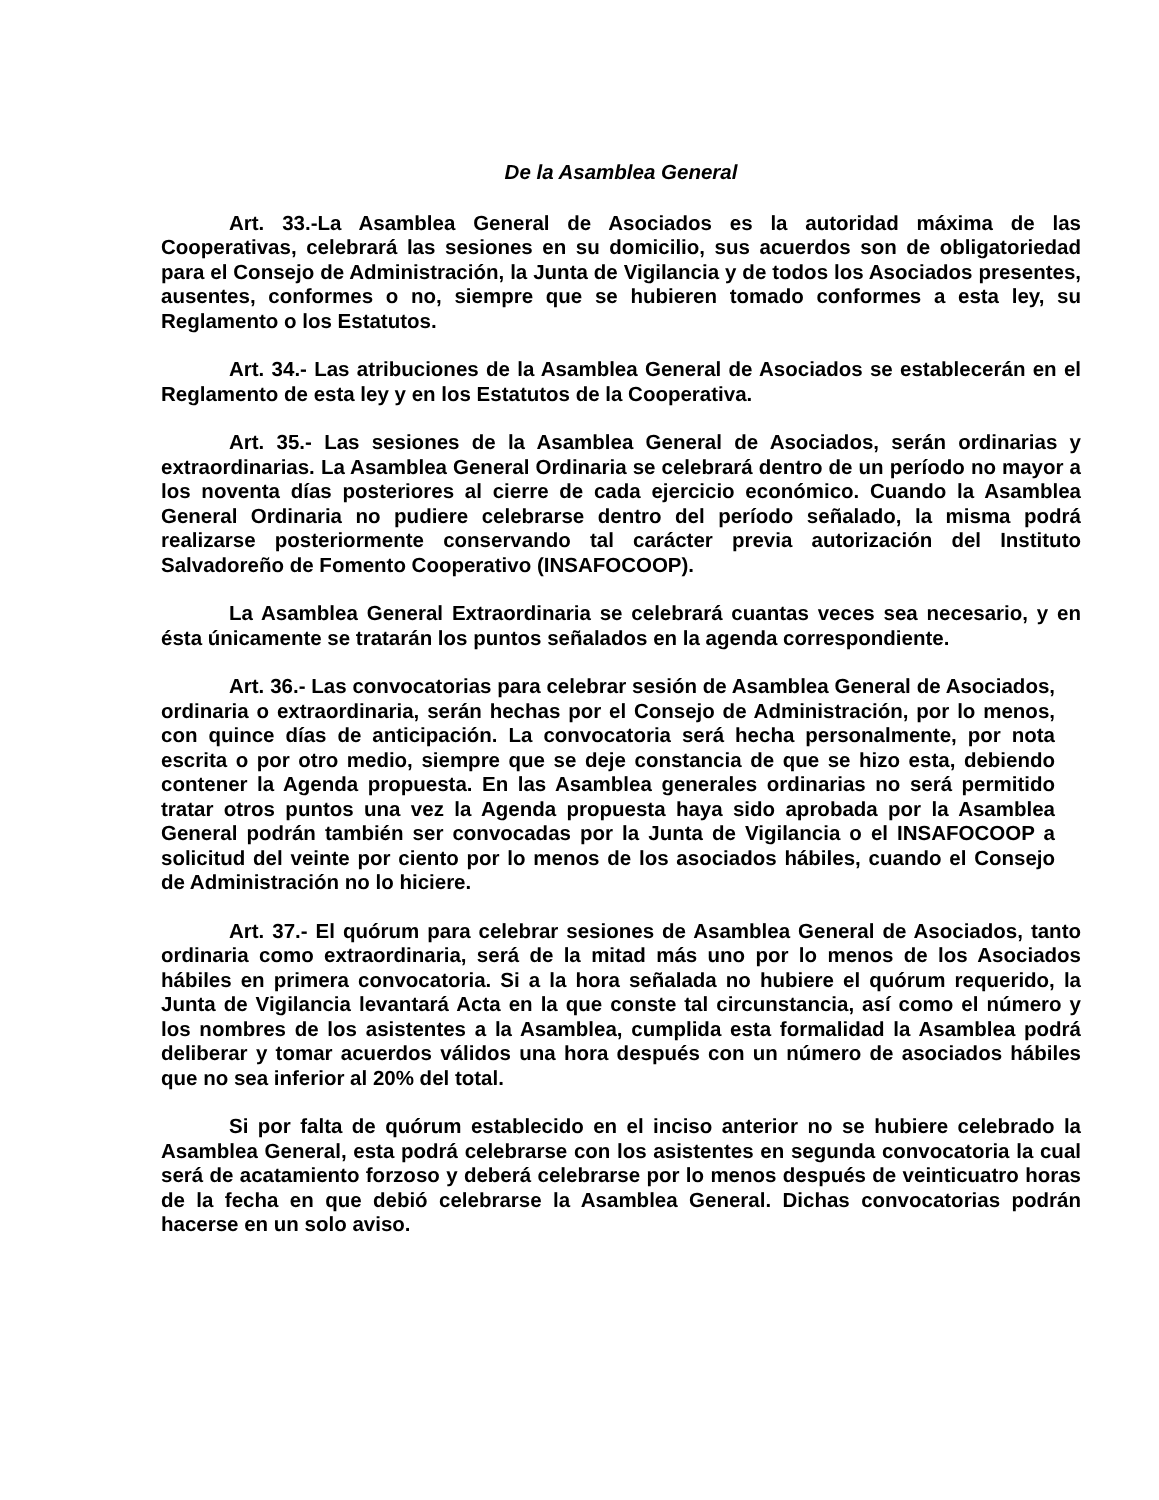De la Asamblea General
Art. 33.-La Asamblea General de Asociados es la autoridad máxima de las Cooperativas, celebrará las sesiones en su domicilio, sus acuerdos son de obligatoriedad para el Consejo de Administración, la Junta de Vigilancia y de todos los Asociados presentes, ausentes, conformes o no, siempre que se hubieren tomado conformes a esta ley, su Reglamento o los Estatutos.
Art. 34.- Las atribuciones de la Asamblea General de Asociados se establecerán en el Reglamento de esta ley y en los Estatutos de la Cooperativa.
Art. 35.- Las sesiones de la Asamblea General de Asociados, serán ordinarias y extraordinarias. La Asamblea General Ordinaria se celebrará dentro de un período no mayor a los noventa días posteriores al cierre de cada ejercicio económico. Cuando la Asamblea General Ordinaria no pudiere celebrarse dentro del período señalado, la misma podrá realizarse posteriormente conservando tal carácter previa autorización del Instituto Salvadoreño de Fomento Cooperativo (INSAFOCOOP).
La Asamblea General Extraordinaria se celebrará cuantas veces sea necesario, y en ésta únicamente se tratarán los puntos señalados en la agenda correspondiente.
Art. 36.- Las convocatorias para celebrar sesión de Asamblea General de Asociados, ordinaria o extraordinaria, serán hechas por el Consejo de Administración, por lo menos, con quince días de anticipación. La convocatoria será hecha personalmente, por nota escrita o por otro medio, siempre que se deje constancia de que se hizo esta, debiendo contener la Agenda propuesta. En las Asamblea generales ordinarias no será permitido tratar otros puntos una vez la Agenda propuesta haya sido aprobada por la Asamblea General podrán también ser convocadas por la Junta de Vigilancia o el INSAFOCOOP a solicitud del veinte por ciento por lo menos de los asociados hábiles, cuando el Consejo de Administración no lo hiciere.
Art. 37.- El quórum para celebrar sesiones de Asamblea General de Asociados, tanto ordinaria como extraordinaria, será de la mitad más uno por lo menos de los Asociados hábiles en primera convocatoria. Si a la hora señalada no hubiere el quórum requerido, la Junta de Vigilancia levantará Acta en la que conste tal circunstancia, así como el número y los nombres de los asistentes a la Asamblea, cumplida esta formalidad la Asamblea podrá deliberar y tomar acuerdos válidos una hora después con un número de asociados hábiles que no sea inferior al 20% del total.
Si por falta de quórum establecido en el inciso anterior no se hubiere celebrado la Asamblea General, esta podrá celebrarse con los asistentes en segunda convocatoria la cual será de acatamiento forzoso y deberá celebrarse por lo menos después de veinticuatro horas de la fecha en que debió celebrarse la Asamblea General. Dichas convocatorias podrán hacerse en un solo aviso.